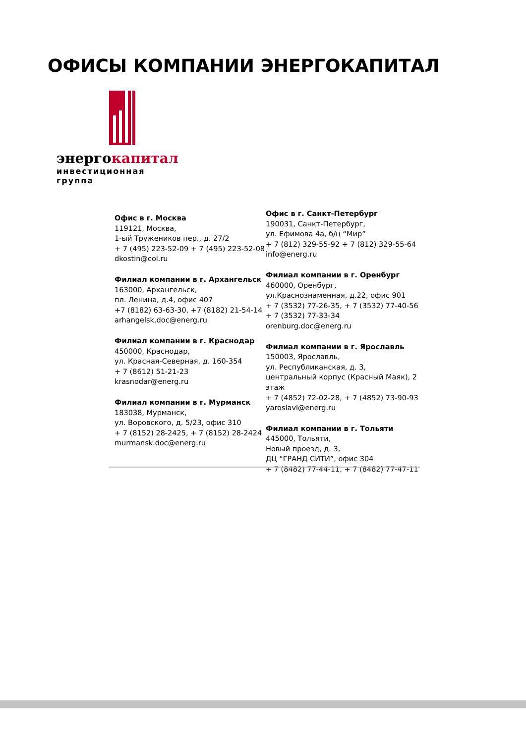ОФИСЫ КОМПАНИИ ЭНЕРГОКАПИТАЛ
энергокапитал
инвестиционная группа
Офис в г. Москва
119121, Москва,
1-ый Тружеников пер., д. 27/2
+ 7 (495) 223-52-09 + 7 (495) 223-52-08
dkostin@col.ru
Филиал компании в г. Архангельск
163000, Архангельск,
пл. Ленина, д.4, офис 407
+7 (8182) 63-63-30, +7 (8182) 21-54-14
arhangelsk.doc@energ.ru
Филиал компании в г. Краснодар
450000, Краснодар,
ул. Красная-Северная, д. 160-354
+ 7 (8612) 51-21-23
krasnodar@energ.ru
Филиал компании в г. Мурманск
183038, Мурманск,
ул. Воровского, д. 5/23, офис 310
+ 7 (8152) 28-2425, + 7 (8152) 28-2424
murmansk.doc@energ.ru
Офис в г. Санкт-Петербург
190031, Санкт-Петербург,
ул. Ефимова 4а, б/ц “Мир”
+ 7 (812) 329-55-92 + 7 (812) 329-55-64
info@energ.ru
Филиал компании в г. Оренбург
460000, Оренбург,
ул.Краснознаменная, д.22, офис 901
+ 7 (3532) 77-26-35, + 7 (3532) 77-40-56
+ 7 (3532) 77-33-34
orenburg.doc@energ.ru
Филиал компании в г. Ярославль
150003, Ярославль,
ул. Республиканская, д. 3,
центральный корпус (Красный Маяк), 2 этаж
+ 7 (4852) 72-02-28, + 7 (4852) 73-90-93
yaroslavl@energ.ru
Филиал компании в г. Тольяти
445000, Тольяти,
Новый проезд, д. 3,
ДЦ “ГРАНД СИТИ”, офис 304
+ 7 (8482) 77-44-11, + 7 (8482) 77-47-11